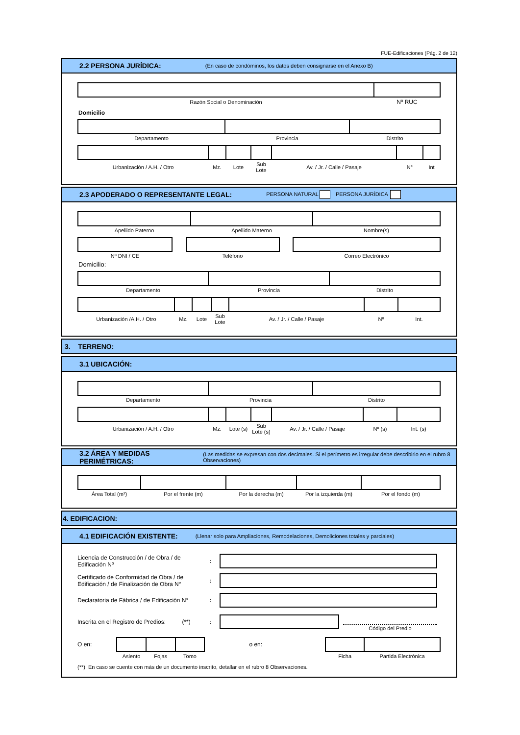FUE-Edificaciones (Pág. 2 de 12)
2.2 PERSONA JURÍDICA: (En caso de condóminos, los datos deben consignarse en el Anexo B)
| Razón Social o Denominación | Nº RUC |
Domicilio
| Departamento | Provincia | Distrito |
| Urbanización / A.H. / Otro | Mz. | Lote | Sub Lote | Av. / Jr. / Calle / Pasaje | N° | Int |
2.3 APODERADO O REPRESENTANTE LEGAL: PERSONA NATURAL PERSONA JURÍDICA
| Apellido Paterno | Apellido Materno | Nombre(s) |
Nº DNI / CE Teléfono Correo Electrónico
Domicilio:
| Departamento | Provincia | Distrito |
| Urbanización /A.H. / Otro | Mz. | Lote | Sub Lote | Av. / Jr. / Calle / Pasaje | Nº | Int. |
3. TERRENO:
3.1 UBICACIÓN:
| Departamento | Provincia | Distrito |
| Urbanización / A.H. / Otro | Mz. | Lote (s) | Sub Lote (s) | Av. / Jr. / Calle / Pasaje | Nº (s) | Int. (s) |
3.2 ÁREA Y MEDIDAS PERIMÉTRICAS: (Las medidas se expresan con dos decimales. Si el perímetro es irregular debe describirlo en el rubro 8 Observaciones)
| Área Total (m²) | Por el frente (m) | Por la derecha (m) | Por la izquierda (m) | Por el fondo (m) |
4. EDIFICACION:
4.1 EDIFICACIÓN EXISTENTE: (Llenar solo para Ampliaciones, Remodelaciones, Demoliciones totales y parciales)
Licencia de Construcción / de Obra / de Edificación Nº
:
Certificado de Conformidad de Obra / de Edificación / de Finalización de Obra N°
:
Declaratoria de Fábrica / de Edificación N°
:
Inscrita en el Registro de Predios: (**)
:
Código del Predio
O en:
| Asiento | Fojas | Tomo |
o en:
| Ficha | Partida Electrónica |
(**) En caso se cuente con más de un documento inscrito, detallar en el rubro 8 Observaciones.